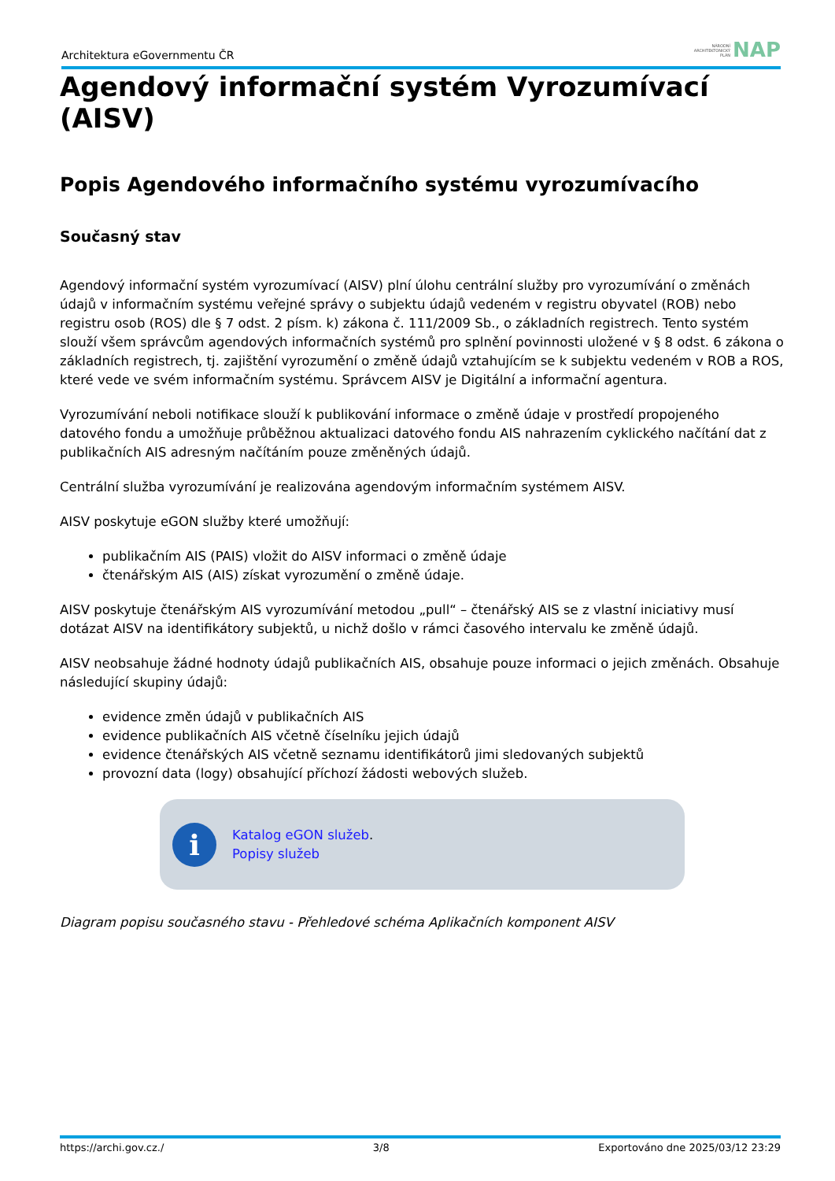Architektura eGovernmentu ČR NÁRODNÍ
ARCHITEKTONICKÝ
PLÁN NAP
Agendový informační systém Vyrozumívací (AISV)
Popis Agendového informačního systému vyrozumívacího
Současný stav
Agendový informační systém vyrozumívací (AISV) plní úlohu centrální služby pro vyrozumívání o změnách údajů v informačním systému veřejné správy o subjektu údajů vedeném v registru obyvatel (ROB) nebo registru osob (ROS) dle § 7 odst. 2 písm. k) zákona č. 111/2009 Sb., o základních registrech. Tento systém slouží všem správcům agendových informačních systémů pro splnění povinnosti uložené v § 8 odst. 6 zákona o základních registrech, tj. zajištění vyrozumění o změně údajů vztahujícím se k subjektu vedeném v ROB a ROS, které vede ve svém informačním systému. Správcem AISV je Digitální a informační agentura.
Vyrozumívání neboli notifikace slouží k publikování informace o změně údaje v prostředí propojeného datového fondu a umožňuje průběžnou aktualizaci datového fondu AIS nahrazením cyklického načítání dat z publikačních AIS adresným načítáním pouze změněných údajů.
Centrální služba vyrozumívání je realizována agendovým informačním systémem AISV.
AISV poskytuje eGON služby které umožňují:
publikačním AIS (PAIS) vložit do AISV informaci o změně údaje
čtenářským AIS (AIS) získat vyrozumění o změně údaje.
AISV poskytuje čtenářským AIS vyrozumívání metodou „pull“ – čtenářský AIS se z vlastní iniciativy musí dotázat AISV na identifikátory subjektů, u nichž došlo v rámci časového intervalu ke změně údajů.
AISV neobsahuje žádné hodnoty údajů publikačních AIS, obsahuje pouze informaci o jejich změnách. Obsahuje následující skupiny údajů:
evidence změn údajů v publikačních AIS
evidence publikačních AIS včetně číselníku jejich údajů
evidence čtenářských AIS včetně seznamu identifikátorů jimi sledovaných subjektů
provozní data (logy) obsahující příchozí žádosti webových služeb.
i
Katalog eGON služeb.
Popisy služeb
Diagram popisu současného stavu - Přehledové schéma Aplikačních komponent AISV
https://archi.gov.cz./ 3/8 Exportováno dne 2025/03/12 23:29